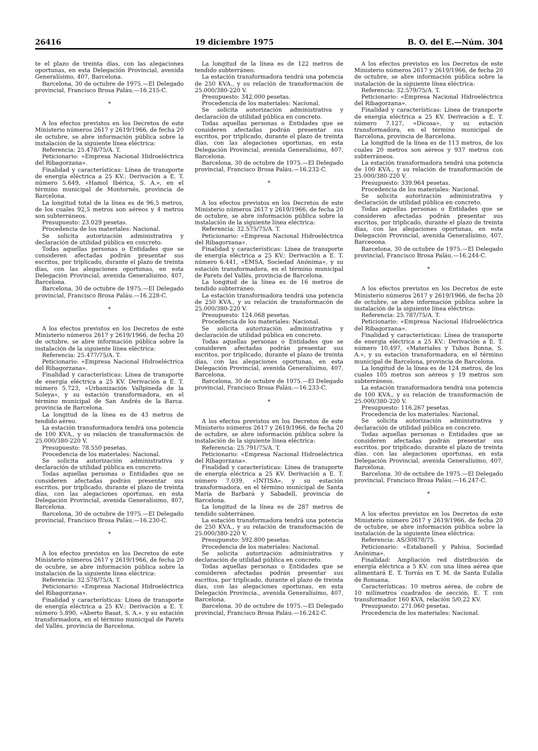26416 19 diciembre 1975 B. O. del E.—Núm. 304
te el plazo de treinta días, con las alegaciones oportunas, en esta Delegación Provincial, avenida Generalísimo, 407, Barcelona.
Barcelona, 30 de octubre de 1975.—El Delegado provincial, Francisco Brosa Paláu.—16.215-C.
*
A los efectos previstos en los Decretos de este Ministerio números 2617 y 2619/1966, de fecha 20 de octubre, se abre información pública sobre la instalación de la siguiente línea eléctrica:
Referencia: 25.478/75/A. T.
Peticionario: «Empresa Nacional Hidroeléctrica del Ribagorzana».
Finalidad y características: Línea de transporte de energía eléctrica a 25 KV.: Derivación a E. T. número 5.649, «Hamol Ibérica, S. A.», en el término municipal de Montornés, provincia de Barcelona.
La longitud total de la línea es de 96,5 metros, de los cuales 92,5 metros son aéreos y 4 metros son subterráneos.
Presupuesto: 23.029 pesetas.
Procedencia de los materiales: Nacional.
Se solicita autorización administrativa y declaración de utilidad pública en concreto.
Todas aquellas personas o Entidades que se consideren afectadas podrán presentar sus escritos, por triplicado, durante el plazo de treinta días, con las alegaciones oportunas, en esta Delegación Provincial, avenida Generalísimo, 407, Barcelona.
Barcelona, 30 de octubre de 1975.—El Delegado provincial, Francisco Brosa Paláu.—16.228-C.
*
A los efectos previstos en los Decretos de este Ministerio números 2617 y 2619/1966, de fecha 20 de octubre, se abre información pública sobre la instalación de la siguiente línea eléctrica:
Referencia: 25.477/75/A. T.
Peticionario: «Empresa Nacional Hidroeléctrica del Ribagorzana».
Finalidad y características: Línea de transporte de energía eléctrica a 25 KV. Derivación a E. T. número 5.723, «Urbanización Vallpineda de la Soleya», y su estación transformadora, en el término municipal de San Andrés de la Barca. provincia de Barcelona.
La longitud de la línea es de 43 metros de tendido aéreo.
La estación transformadora tendrá una potencia de 100 KVA., y su relación de transformación de 25.000/380-220 V.
Presupuesto: 78.550 pesetas.
Procedencia de los materiales: Nacional.
Se solicita autorización administrativa y declaración de utilidad pública en concreto.
Todas aquellas personas o Entidades que se consideren afectadas podrán presentar sus escritos, por triplicado, durante el plazo de treinta días, con las alegaciones oportunas, en esta Delegación Provincial, avenida Generalísimo, 407, Barcelona.
Barcelona, 30 de octubre de 1975.—El Delegado provincial, Francisco Brosa Paláu.—16.230-C.
*
A los efectos previstos en los Decretos de este Ministerio números 2617 y 2619/1966, de fecha 20 de ocubre, se abre información pública sobre la instalación de la siguiente línea eléctrica:
Referencia: 32.578/75/A. T.
Peticionario: «Empresa Nacional Hidroeléctrica del Ribagorzana».
Finalidad y características: Línea de transporte de energía eléctrica a 25 KV.: Derivación a E. T. número 5.890, «Aberto Basat, S. A.». y su estación transformadora, en el término municipal de Parets del Vallés. provincia de Barcelona.
La longitud de la línea es de 122 metros de tendido subterráneo.
La estación transformadora tendrá una potencia de 250 KVA., y su relación de transformación de 25.000/380-220 V.
Presupuesto: 342.000 pesetas.
Procedencia de los materiales: Nacional.
Se solicita autorización administrativa y declaración de utilidad pública en concreto.
Todas aquellas personas o Entidades que se consideren afectadas podrán presentar sus escritos, por triplicado, durante el plazo de treinta días, con las alegaciones oportunas, en esta Delegación Provincial, avenida Generalísimo, 407, Barcelona.
Barcelona, 30 de octubre de 1975.—El Delegado provincial, Francisco Brosa Paláu.—16.232-C.
*
A los efectos previstos en los Decretos de este Ministerio números 2617 y 2619/1966, de fecha 20 de octubre, se abre información pública sobre la instalación de la siguiente línea eléctrica:
Referencia: 32.575/75/A. T.
Peticionario: «Empresa Nacional Hidroeléctrica del Ribagorzana».
Finalidad y características: Línea de transporte de energía eléctrica a 25 KV.: Derivación a E. T. número 6.441, «EMSA, Sociedad Anónima», y su estación transformadora, en el término municipal de Parets del Vallés, provincia de Barcelona.
La longitud de la línea es de 16 metros de tendido subterráneo.
La estación transformadora tendrá una potencia de 250 KVA., y su relación de transformacón de 25.000/380-220 V.
Presupuesto: 124.068 pesetas.
Procedencia de los materiales: Nacional.
Se solicita autorización administrativa y declaración de utilidad pública en concreto.
Todas aquellas personas o Entidades que se consideren afectadas podrán presentar sus escritos, por triplicado, durante el plazo de treinta días, con las alegaciones oportunas, en esta Delegación Provincial, avenida Generalísimo, 407, Barcelona.
Barcelona, 30 de octubre de 1975.—El Delegado provincial, Francisco Brosa Paláu.—16.233-C.
*
A los efectos previstos en los Decretos de este Ministerio números 2617 y 2619/1966, de fecha 20 de octubre, se abre información pública sobre la instalación de la siguiente línea eléctrica:
Referencia: 25.791/75/A. T.
Peticionario: «Empresa Nacional Hidroeléctrica del Ribagorzana».
Finalidad y características: Línea de transporte de energía eléctrica a 25 KV. Derivación a E. T. número 7.039, «INTISA», y su estación transformadora, en el término municipal de Santa María de Barbará y Sabadell, provincia de Barcelona.
La longitud de la línea es de 287 metros de tendido subterráneo.
La estación transformadora tendrá una potencia de 250 KVA., y su relación de transformación de 25.000/380-220 V.
Presupuesto: 592.800 pesetas.
Procedencia de los materiales: Nacional.
Se solicita autorización administrativa y declaración de utilidad pública en concreto.
Todas aquellas personas o Entidades que se consideren afectadas podrán presentar sus escritos, por triplicado, durante el plazo de treinta días, con las alegaciones oportunas, en esta Delegación Provincia., avenida Generalísimo, 407, Barcelona.
Barcelona. 30 de octubre de 1975.—El Delegado provincial, Francisco Brosa Paláu.—16.242-C.
A los efectos previstos en los Decretos de este Ministerio números 2617 y 2619/1966, de fecha 20 de octubre, se abre información pública sobre la instalación de la siguiente línea eléctrica:
Referencia: 32.579/75/A. T.
Peticionario: «Empresa Nacional Hidroeléctrica del Ribagorzana».
Finalidad y características: Línea de transporte de energía eléctrica a 25 KV. Derivación a E. T. número 7.127, «Dicosa», y su estación transformadora, en el término municipal de Barcelona, provincia de Barcelona.
La longitud de la línea es de 113 metros, de los cuales 20 metros son aéreos y 937 metros con subterráneos.
La estación transformadora tendrá una potencia de 100 KVA., y su relación de transformación de 25.000/380-220 V.
Presupuesto: 339.964 pesetas.
Procedencia de los materiales: Nacional.
Se solicita autorización administrativa y declaración de utilidad pública en concreto.
Todas aquellas personas o Entidades que se consideren afectadas podrán presentar sus escritos, por triplicado, durante el plazo de treinta días, con las alegaciones oportunas, en esta Delegación Provincial, avenida Generalísimo, 407, Barceoona.
Barcelona, 30 de octubre de 1975.—El Delegado provincial, Francisco Brosa Paláu.—16.244-C.
*
A los efectos previstos en los Decretos de este Ministerio números 2617 y 2619/1966, de fecha 20 de octubre, se abre información pública sobre la instalación de la siguiente línea eléctrica:
Referencia: 25.787/75/A. T.
Peticionario: «Empresa Nacional Hidroeléctrica del Ribagorzana».
Finalidad y características: Línea de transporte de energía eléctrica a 25 KV.: Derivación a E. T. número 10.497, «Materiales y Tubos Bonna, S. A.», y su estación transformadora, en el término municipal de Barcelona, provincia de Barcelona.
La longitud de la línea es de 124 metros, de los cuales 105 metros son aéreos y 19 metros son subterráneos.
La estación transformadora tendrá una potencia de 100 KVA., y su relación de transformación de 25.000/380-220 V.
Presupuesto: 116.267 pesetas.
Procedencia de los materiales: Nacional.
Se solicita autorización administrativa y declaración de utilidad pública en concreto.
Todas aquellas personas o Entidades que se consideren afectadas podrán presentar sus escritos, por triplicado, durante el plazo de treinta días. con las alegaciones oportunas, en esta Delegación Provincial, avenida Generalísimo, 407, Barcelona.
Barcelona. 30 de octubre de 1975.—El Delegado provincial, Francisco Brosa Paláu.—16.247-C.
*
A los efectos previstos en los Decretos de este Ministerio número 2617 y 2619/1966, de fecha 20 de octubre, se abre información pública sobre la instalación de la siguiente línea eléctrica:
Referencia: AS/30878/75.
Peticionario: «Estabanell y Pahisa, Sociedad Anónima».
Finalidad: Ampliación red distribución de energía eléctrica a 5 KV. con una línea aérea que alimentará E. T. Torrás en T. M. de Santa Eulalia de Ronsana.
Características: 10 metros aérea, de cobre de 10 milímetros cuadrados de sección, E. T. con transformador 160 KVA, relación 5/0,22 KV.
Presupuesto: 271.060 pesetas.
Procedencia de los materiales: Nacional.